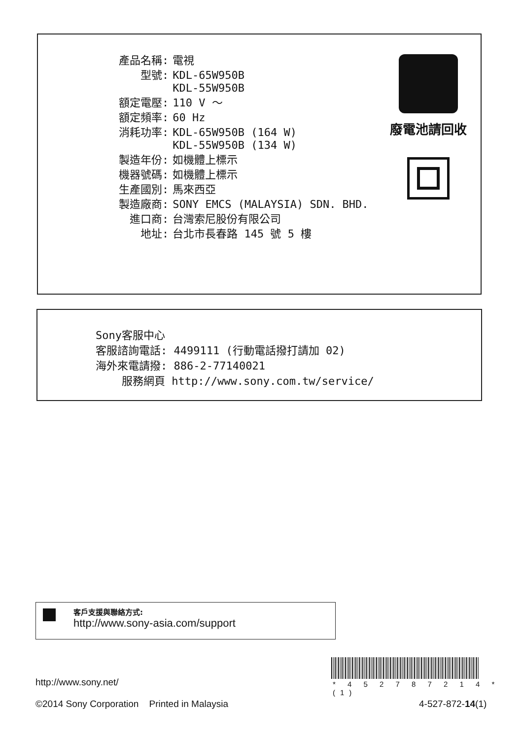| 產品名稱: | 電視 |
| 型號: | KDL-65W950B KDL-55W950B |
| 額定電壓: | 110 V ～ |
| 額定頻率: | 60 Hz |
| 消耗功率: | KDL-65W950B (164 W) KDL-55W950B (134 W) |
| 製造年份: | 如機體上標示 |
| 機器號碼: | 如機體上標示 |
| 生產國別: | 馬來西亞 |
| 製造廠商: | SONY EMCS (MALAYSIA) SDN. BHD. |
| 進口商: | 台灣索尼股份有限公司 |
| 地址: | 台北市長春路 145 號 5 樓 |
廢電池請回收
Sony客服中心
客服諮詢電話: 4499111 (行動電話撥打請加 02)
海外來電請撥: 886-2-77140021
服務網頁 http://www.sony.com.tw/service/
客戶支援與聯絡方式:
http://www.sony-asia.com/support
* 4 5 2 7 8 7 2 1 4 * (1)
http://www.sony.net/
©2014 Sony Corporation Printed in Malaysia
4-527-872-14(1)